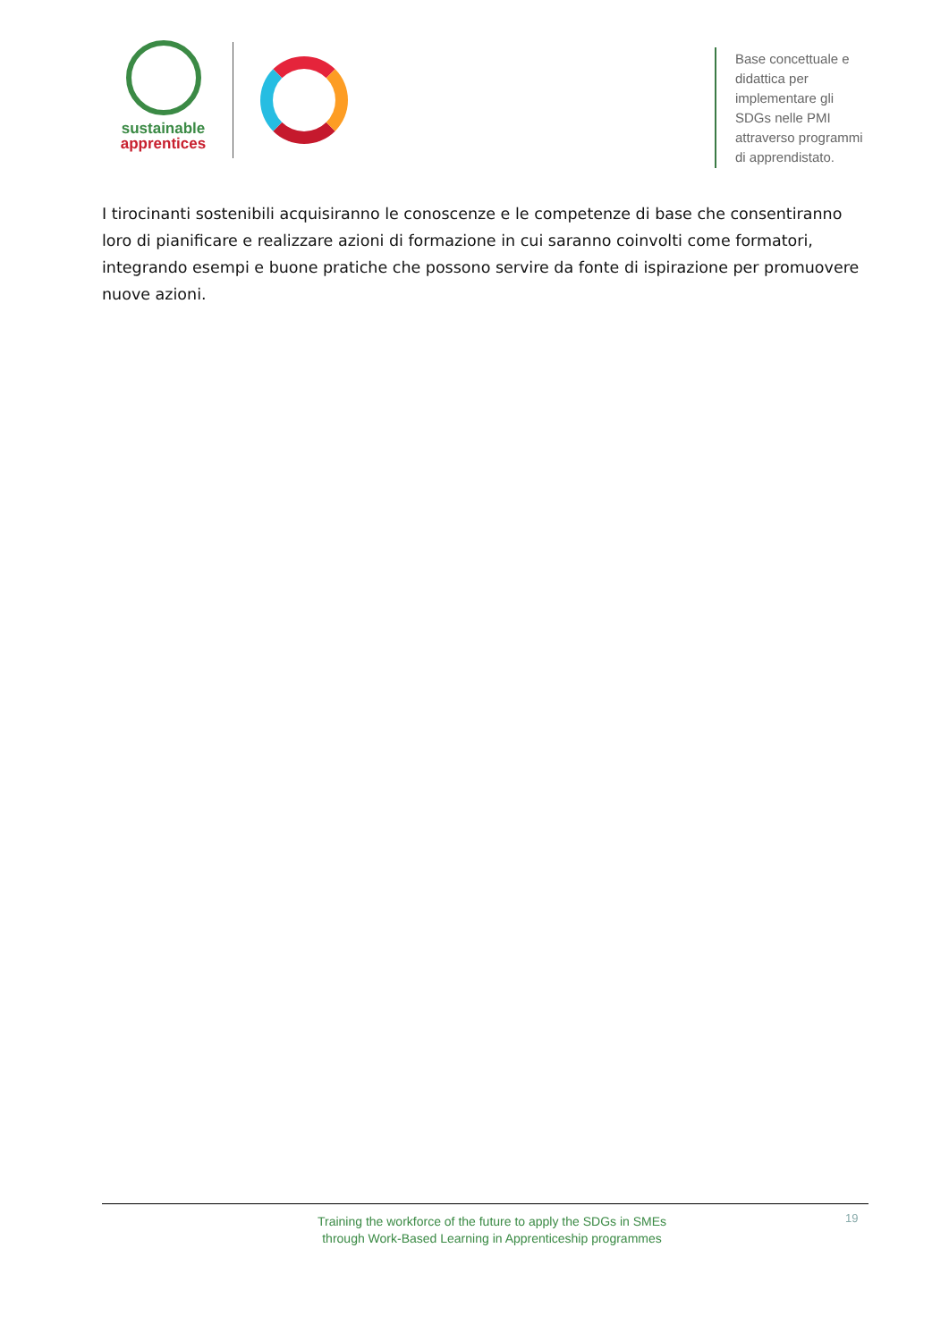sustainable
apprentices
Base concettuale e didattica per
implementare gli SDGs nelle PMI
attraverso programmi di apprendistato.
I tirocinanti sostenibili acquisiranno le conoscenze e le competenze di base che consentiranno loro di pianificare e realizzare azioni di formazione in cui saranno coinvolti come formatori, integrando esempi e buone pratiche che possono servire da fonte di ispirazione per promuovere nuove azioni.
Training the workforce of the future to apply the SDGs in SMEs
through Work-Based Learning in Apprenticeship programmes
19